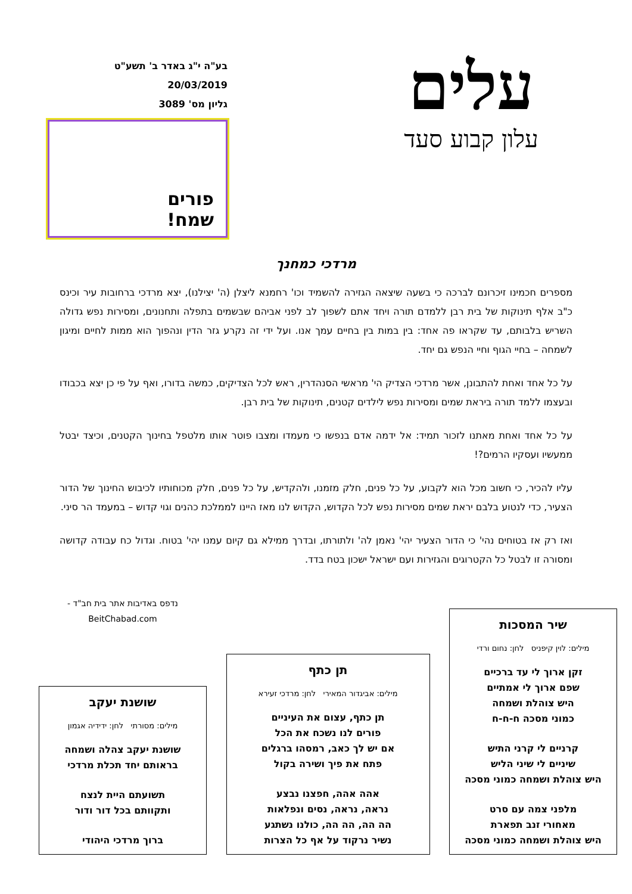עלים
עלון קבוע סעד
בע"ה י"ג באדר ב' תשע"ט
20/03/2019
גליון מס' 3089
פורים
שמח!
מרדכי כמחנך
מספרים חכמינו זיכרונם לברכה כי בשעה שיצאה הגזירה להשמיד וכו' רחמנא ליצלן (ה' יצילנו), יצא מרדכי ברחובות עיר וכינס כ"ב אלף תינוקות של בית רבן ללמדם תורה ויחד אתם לשפוך לב לפני אביהם שבשמים בתפלה ותחנונים, ומסירות נפש גדולה השריש בלבותם, עד שקראו פה אחד: בין במות בין בחיים עמך אנו. ועל ידי זה נקרע גזר הדין ונהפוך הוא ממות לחיים ומיגון לשמחה – בחיי הגוף וחיי הנפש גם יחד.
על כל אחד ואחת להתבונן, אשר מרדכי הצדיק הי' מראשי הסנהדרין, ראש לכל הצדיקים, כמשה בדורו, ואף על פי כן יצא בכבודו ובעצמו ללמד תורה ביראת שמים ומסירות נפש לילדים קטנים, תינוקות של בית רבן.
על כל אחד ואחת מאתנו לזכור תמיד: אל ידמה אדם בנפשו כי מעמדו ומצבו פוטר אותו מלטפל בחינוך הקטנים, וכיצד יבטל ממעשיו ועסקיו הרמים?!
עליו להכיר, כי חשוב מכל הוא לקבוע, על כל פנים, חלק מזמנו, ולהקדיש, על כל פנים, חלק מכוחותיו לכיבוש החינוך של הדור הצעיר, כדי לנטוע בלבם יראת שמים מסירות נפש לכל הקדוש, הקדוש לנו מאז היינו לממלכת כהנים וגוי קדוש – במעמד הר סיני.
ואז רק אז בטוחים נהי' כי הדור הצעיר יהי' נאמן לה' ולתורתו, ובדרך ממילא גם קיום עמנו יהי' בטוח. וגדול כח עבודה קדושה ומסורה זו לבטל כל הקטרוגים והגזירות ועם ישראל ישכון בטח בדד.
שיר המסכות
מילים: לוין קיפניס לחן: נחום ורדי
זקן ארוך לי עד ברכיים
שפם ארוך לי אמתיים
היש צוהלת ושמחה
כמוני מסכה ח-ח-ח
קרניים לי קרני התיש
שיניים לי שיני הליש
היש צוהלת ושמחה כמוני מסכה
מלפני צמה עם סרט
מאחורי זנב תפארת
היש צוהלת ושמחה כמוני מסכה
תן כתף
מילים: אביגדור המאירי לחן: מרדכי זעירא
תן כתף, עצום את העיניים
פורים לנו נשכח את הכל
אם יש לך כאב, רמסהו ברגלים
פתח את פיך ושירה בקול
אהה אהה, חפצנו נבצע
נראה, נראה, נסים ונפלאות
הה הה, הה הה, כולנו נשתגע
נשיר נרקוד על אף כל הצרות
נדפס באדיבות אתר בית חב"ד -
BeitChabad.com
שושנת יעקב
מילים: מסורתי לחן: ידידיה אגמון
שושנת יעקב צהלה ושמחה
בראותם יחד תכלת מרדכי
תשועתם היית לנצח
ותקוותם בכל דור ודור
ברוך מרדכי היהודי